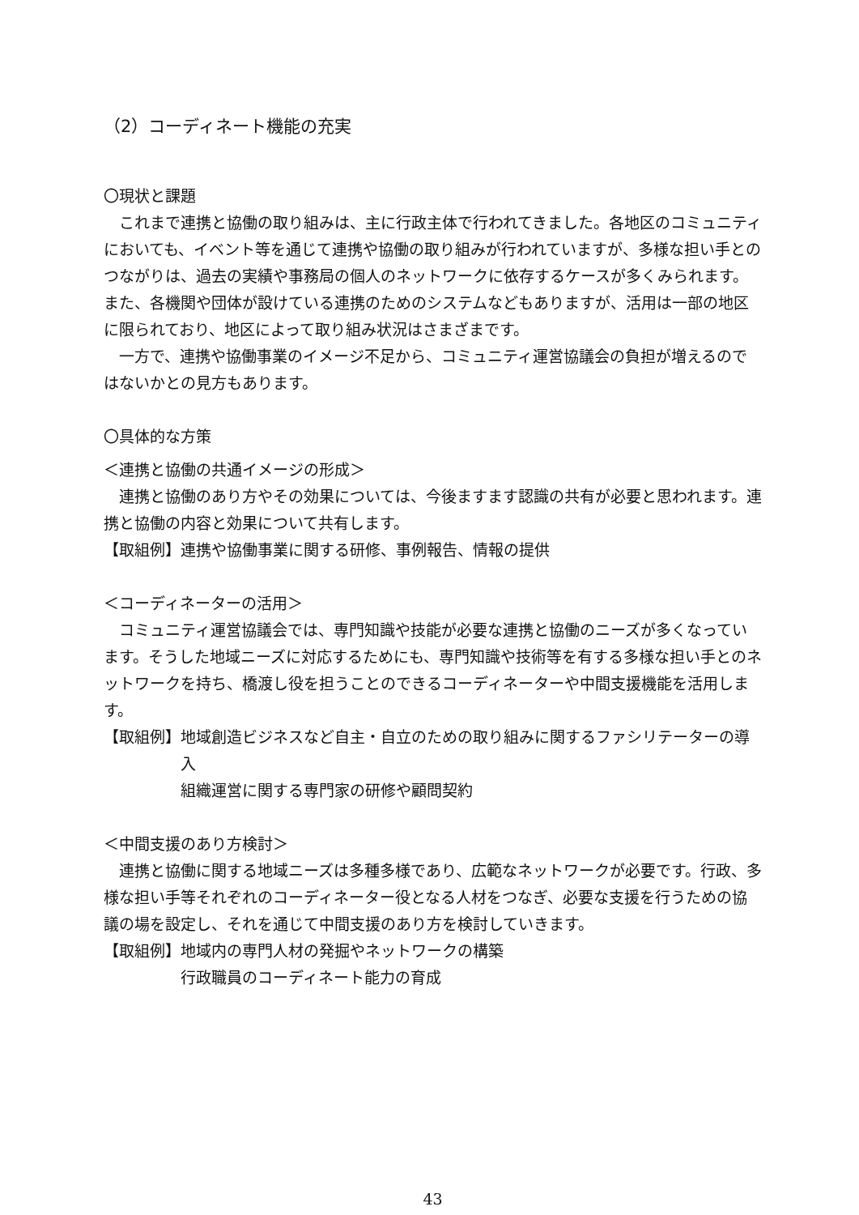（2）コーディネート機能の充実
〇現状と課題
　これまで連携と協働の取り組みは、主に行政主体で行われてきました。各地区のコミュニティにおいても、イベント等を通じて連携や協働の取り組みが行われていますが、多様な担い手とのつながりは、過去の実績や事務局の個人のネットワークに依存するケースが多くみられます。また、各機関や団体が設けている連携のためのシステムなどもありますが、活用は一部の地区に限られており、地区によって取り組み状況はさまざまです。
　一方で、連携や協働事業のイメージ不足から、コミュニティ運営協議会の負担が増えるのではないかとの見方もあります。
〇具体的な方策
＜連携と協働の共通イメージの形成＞
　連携と協働のあり方やその効果については、今後ますます認識の共有が必要と思われます。連携と協働の内容と効果について共有します。
【取組例】連携や協働事業に関する研修、事例報告、情報の提供
＜コーディネーターの活用＞
　コミュニティ運営協議会では、専門知識や技能が必要な連携と協働のニーズが多くなっています。そうした地域ニーズに対応するためにも、専門知識や技術等を有する多様な担い手とのネットワークを持ち、橋渡し役を担うことのできるコーディネーターや中間支援機能を活用します。
【取組例】 地域創造ビジネスなど自主・自立のための取り組みに関するファシリテーターの導入
組織運営に関する専門家の研修や顧問契約
＜中間支援のあり方検討＞
　連携と協働に関する地域ニーズは多種多様であり、広範なネットワークが必要です。行政、多様な担い手等それぞれのコーディネーター役となる人材をつなぎ、必要な支援を行うための協議の場を設定し、それを通じて中間支援のあり方を検討していきます。
【取組例】 地域内の専門人材の発掘やネットワークの構築
行政職員のコーディネート能力の育成
43